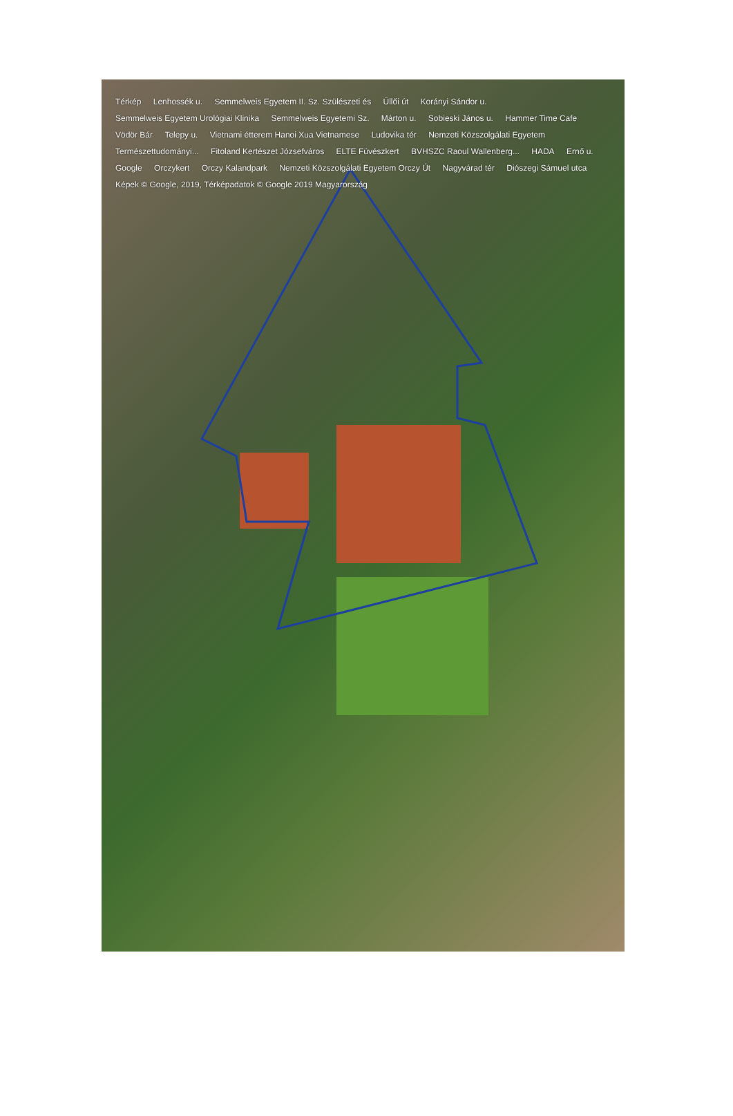Térkép Lenhossék u. Semmelweis Egyetem II. Sz. Szülészeti és Üllői út Korányi Sándor u. Semmelweis Egyetem Urológiai Klinika Semmelweis Egyetemi Sz. Márton u. Sobieski János u. Hammer Time Cafe Vödör Bár Telepy u. Vietnami étterem Hanoi Xua Vietnamese Ludovika tér Nemzeti Közszolgálati Egyetem Természettudományi... Fitoland Kertészet Józsefváros ELTE Füvészkert BVHSZC Raoul Wallenberg... HADA Ernő u. Google Orczykert Orczy Kalandpark Nemzeti Közszolgálati Egyetem Orczy Út Nagyvárad tér Diószegi Sámuel utca Képek © Google, 2019, Térképadatok © Google 2019 Magyarország